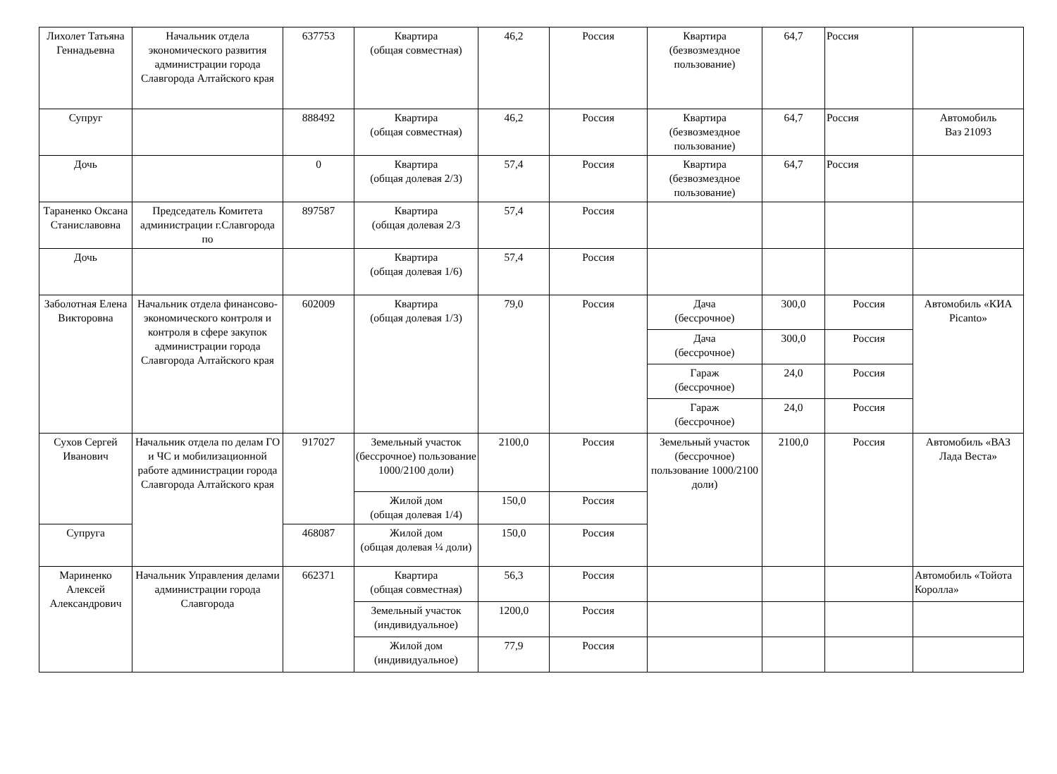| Лихолет Татьяна Геннадьевна | Начальник отдела экономического развития администрации города Славгорода Алтайского края | 637753 | Квартира (общая совместная) | 46,2 | Россия | Квартира (безвозмездное пользование) | 64,7 | Россия | |
| Супруг | | 888492 | Квартира (общая совместная) | 46,2 | Россия | Квартира (безвозмездное пользование) | 64,7 | Россия | Автомобиль Ваз 21093 |
| Дочь | | 0 | Квартира (общая долевая 2/3) | 57,4 | Россия | Квартира (безвозмездное пользование) | 64,7 | Россия | |
| Тараненко Оксана Станиславовна | Председатель Комитета администрации г.Славгорода по | 897587 | Квартира (общая долевая 2/3 | 57,4 | Россия | | | | |
| Дочь | | | Квартира (общая долевая 1/6) | 57,4 | Россия | | | | |
| Заболотная Елена Викторовна | Начальник отдела финансово-экономического контроля и контроля в сфере закупок администрации города Славгорода Алтайского края | 602009 | Квартира (общая долевая 1/3) | 79,0 | Россия | Дача (бессрочное) | 300,0 | Россия | Автомобиль «КИА Picanto» |
| | | | | | | Дача (бессрочное) | 300,0 | Россия | |
| | | | | | | Гараж (бессрочное) | 24,0 | Россия | |
| | | | | | | Гараж (бессрочное) | 24,0 | Россия | |
| Сухов Сергей Иванович | Начальник отдела по делам ГО и ЧС и мобилизационной работе администрации города Славгорода Алтайского края | 917027 | Земельный участок (бессрочное) пользование 1000/2100 доли) | 2100,0 | Россия | Земельный участок (бессрочное) пользование 1000/2100 доли) | 2100,0 | Россия | Автомобиль «ВАЗ Лада Веста» |
| | | | Жилой дом (общая долевая 1/4) | 150,0 | Россия | | | | |
| Супруга | | 468087 | Жилой дом (общая долевая ¼ доли) | 150,0 | Россия | | | | |
| Мариненко Алексей Александрович | Начальник Управления делами администрации города Славгорода | 662371 | Квартира (общая совместная) | 56,3 | Россия | | | | Автомобиль «Тойота Королла» |
| | | | Земельный участок (индивидуальное) | 1200,0 | Россия | | | | |
| | | | Жилой дом (индивидуальное) | 77,9 | Россия | | | | |